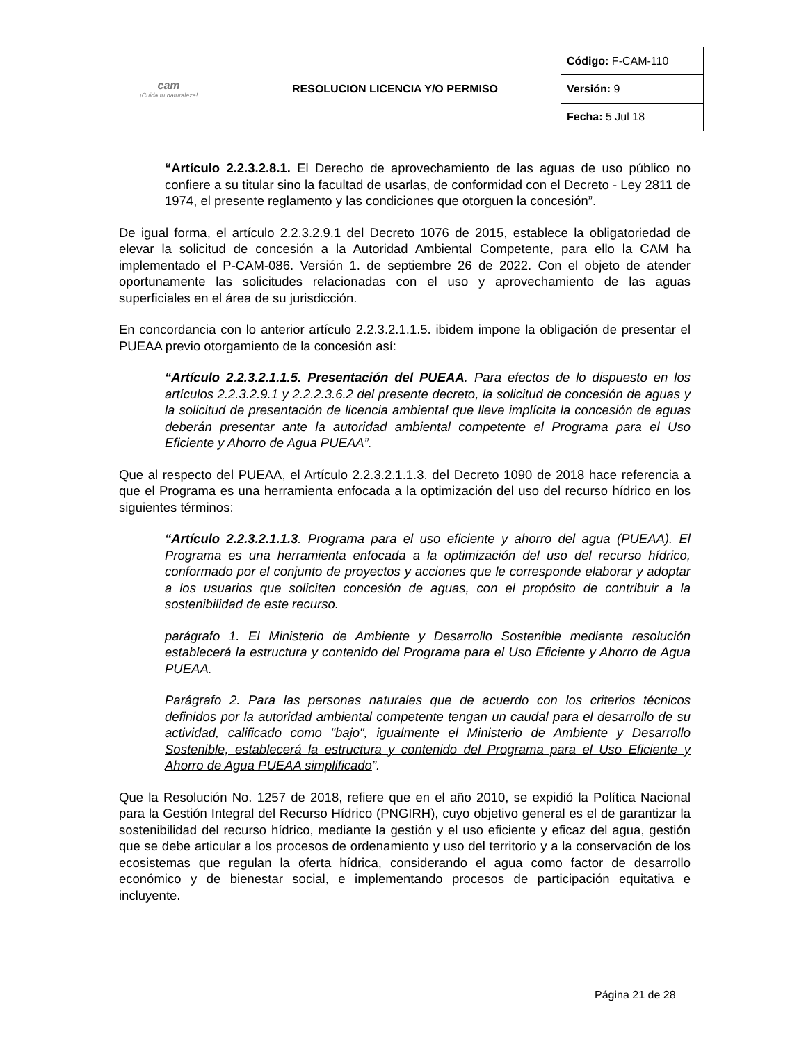| cam ¡Cuida tu naturaleza! | RESOLUCION LICENCIA Y/O PERMISO | Código: F-CAM-110 |
| | | Versión: 9 |
| | | Fecha: 5 Jul 18 |
“Artículo 2.2.3.2.8.1. El Derecho de aprovechamiento de las aguas de uso público no confiere a su titular sino la facultad de usarlas, de conformidad con el Decreto - Ley 2811 de 1974, el presente reglamento y las condiciones que otorguen la concesión”.
De igual forma, el artículo 2.2.3.2.9.1 del Decreto 1076 de 2015, establece la obligatoriedad de elevar la solicitud de concesión a la Autoridad Ambiental Competente, para ello la CAM ha implementado el P-CAM-086. Versión 1. de septiembre 26 de 2022. Con el objeto de atender oportunamente las solicitudes relacionadas con el uso y aprovechamiento de las aguas superficiales en el área de su jurisdicción.
En concordancia con lo anterior artículo 2.2.3.2.1.1.5. ibidem impone la obligación de presentar el PUEAA previo otorgamiento de la concesión así:
“Artículo 2.2.3.2.1.1.5. Presentación del PUEAA. Para efectos de lo dispuesto en los artículos 2.2.3.2.9.1 y 2.2.2.3.6.2 del presente decreto, la solicitud de concesión de aguas y la solicitud de presentación de licencia ambiental que lleve implícita la concesión de aguas deberán presentar ante la autoridad ambiental competente el Programa para el Uso Eficiente y Ahorro de Agua PUEAA”.
Que al respecto del PUEAA, el Artículo 2.2.3.2.1.1.3. del Decreto 1090 de 2018 hace referencia a que el Programa es una herramienta enfocada a la optimización del uso del recurso hídrico en los siguientes términos:
“Artículo 2.2.3.2.1.1.3. Programa para el uso eficiente y ahorro del agua (PUEAA). El Programa es una herramienta enfocada a la optimización del uso del recurso hídrico, conformado por el conjunto de proyectos y acciones que le corresponde elaborar y adoptar a los usuarios que soliciten concesión de aguas, con el propósito de contribuir a la sostenibilidad de este recurso.
parágrafo 1. El Ministerio de Ambiente y Desarrollo Sostenible mediante resolución establecerá la estructura y contenido del Programa para el Uso Eficiente y Ahorro de Agua PUEAA.
Parágrafo 2. Para las personas naturales que de acuerdo con los criterios técnicos definidos por la autoridad ambiental competente tengan un caudal para el desarrollo de su actividad, calificado como "bajo", igualmente el Ministerio de Ambiente y Desarrollo Sostenible, establecerá la estructura y contenido del Programa para el Uso Eficiente y Ahorro de Agua PUEAA simplificado”.
Que la Resolución No. 1257 de 2018, refiere que en el año 2010, se expidió la Política Nacional para la Gestión Integral del Recurso Hídrico (PNGIRH), cuyo objetivo general es el de garantizar la sostenibilidad del recurso hídrico, mediante la gestión y el uso eficiente y eficaz del agua, gestión que se debe articular a los procesos de ordenamiento y uso del territorio y a la conservación de los ecosistemas que regulan la oferta hídrica, considerando el agua como factor de desarrollo económico y de bienestar social, e implementando procesos de participación equitativa e incluyente.
Página 21 de 28